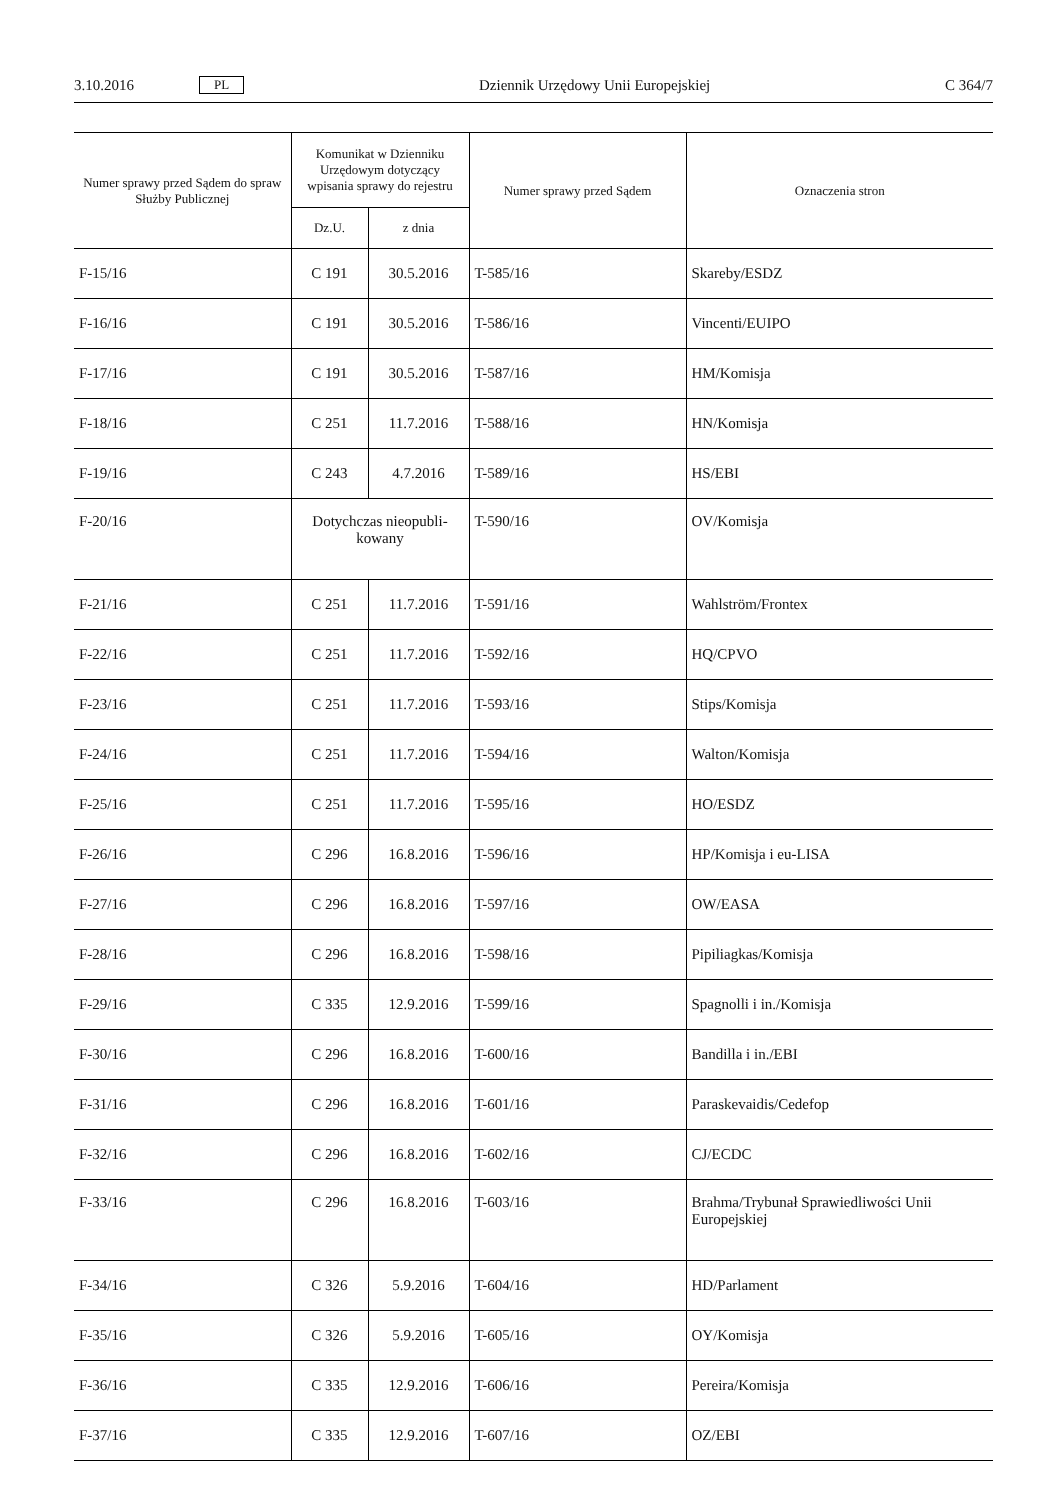3.10.2016 PL Dziennik Urzędowy Unii Europejskiej C 364/7
| Numer sprawy przed Sądem do spraw Służby Publicznej | Komunikat w Dzienniku Urzędowym dotyczący wpisania sprawy do rejestru | | Numer sprawy przed Sądem | Oznaczenia stron |
| --- | --- | --- | --- | --- |
| | Dz.U. | z dnia | | |
| F-15/16 | C 191 | 30.5.2016 | T-585/16 | Skareby/ESDZ |
| F-16/16 | C 191 | 30.5.2016 | T-586/16 | Vincenti/EUIPO |
| F-17/16 | C 191 | 30.5.2016 | T-587/16 | HM/Komisja |
| F-18/16 | C 251 | 11.7.2016 | T-588/16 | HN/Komisja |
| F-19/16 | C 243 | 4.7.2016 | T-589/16 | HS/EBI |
| F-20/16 | Dotychczas nieopubli- kowany | | T-590/16 | OV/Komisja |
| F-21/16 | C 251 | 11.7.2016 | T-591/16 | Wahlström/Frontex |
| F-22/16 | C 251 | 11.7.2016 | T-592/16 | HQ/CPVO |
| F-23/16 | C 251 | 11.7.2016 | T-593/16 | Stips/Komisja |
| F-24/16 | C 251 | 11.7.2016 | T-594/16 | Walton/Komisja |
| F-25/16 | C 251 | 11.7.2016 | T-595/16 | HO/ESDZ |
| F-26/16 | C 296 | 16.8.2016 | T-596/16 | HP/Komisja i eu-LISA |
| F-27/16 | C 296 | 16.8.2016 | T-597/16 | OW/EASA |
| F-28/16 | C 296 | 16.8.2016 | T-598/16 | Pipiliagkas/Komisja |
| F-29/16 | C 335 | 12.9.2016 | T-599/16 | Spagnolli i in./Komisja |
| F-30/16 | C 296 | 16.8.2016 | T-600/16 | Bandilla i in./EBI |
| F-31/16 | C 296 | 16.8.2016 | T-601/16 | Paraskevaidis/Cedefop |
| F-32/16 | C 296 | 16.8.2016 | T-602/16 | CJ/ECDC |
| F-33/16 | C 296 | 16.8.2016 | T-603/16 | Brahma/Trybunał Sprawiedliwości Unii Europejskiej |
| F-34/16 | C 326 | 5.9.2016 | T-604/16 | HD/Parlament |
| F-35/16 | C 326 | 5.9.2016 | T-605/16 | OY/Komisja |
| F-36/16 | C 335 | 12.9.2016 | T-606/16 | Pereira/Komisja |
| F-37/16 | C 335 | 12.9.2016 | T-607/16 | OZ/EBI |